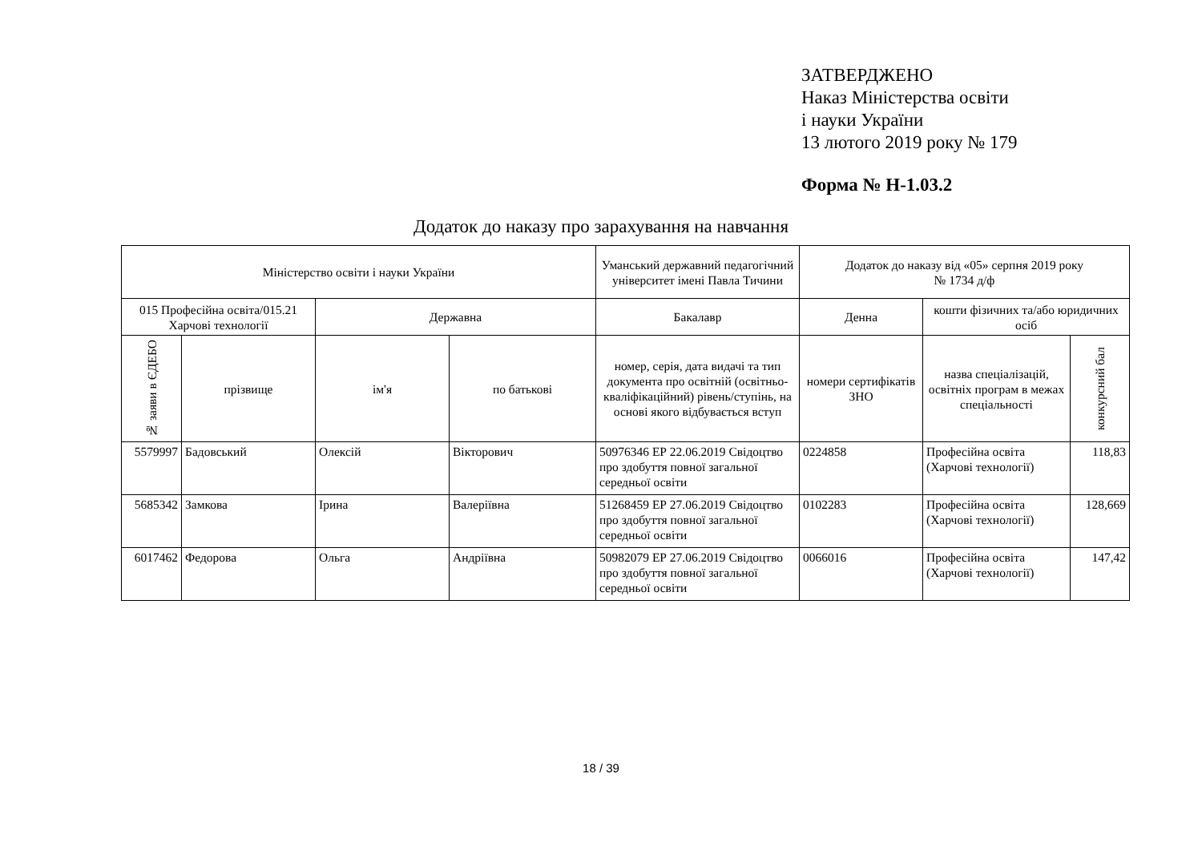ЗАТВЕРДЖЕНО
Наказ Міністерства освіти
і науки України
13 лютого 2019 року № 179
Форма № Н-1.03.2
Додаток до наказу про зарахування на навчання
| Міністерство освіти і науки України | | | | Уманський державний педагогічний університет імені Павла Тичини | Додаток до наказу від «05» серпня 2019 року № 1734 д/ф | | |
| --- | --- | --- | --- | --- | --- | --- | --- |
| 015 Професійна освіта/015.21 Харчові технології | | Державна | | Бакалавр | Денна | кошти фізичних та/або юридичних осіб | |
| № заяви в ЄДЕБО | прізвище | ім'я | по батькові | номер, серія, дата видачі та тип документа про освітній (освітньо-кваліфікаційний) рівень/ступінь, на основі якого відбувається вступ | номери сертифікатів ЗНО | назва спеціалізацій, освітніх програм в межах спеціальності | конкурсний бал |
| 5579997 | Бадовський | Олексій | Вікторович | 50976346 ЕР 22.06.2019 Свідоцтво про здобуття повної загальної середньої освіти | 0224858 | Професійна освіта (Харчові технології) | 118,83 |
| 5685342 | Замкова | Ірина | Валеріївна | 51268459 ЕР 27.06.2019 Свідоцтво про здобуття повної загальної середньої освіти | 0102283 | Професійна освіта (Харчові технології) | 128,669 |
| 6017462 | Федорова | Ольга | Андріївна | 50982079 ЕР 27.06.2019 Свідоцтво про здобуття повної загальної середньої освіти | 0066016 | Професійна освіта (Харчові технології) | 147,42 |
18 / 39